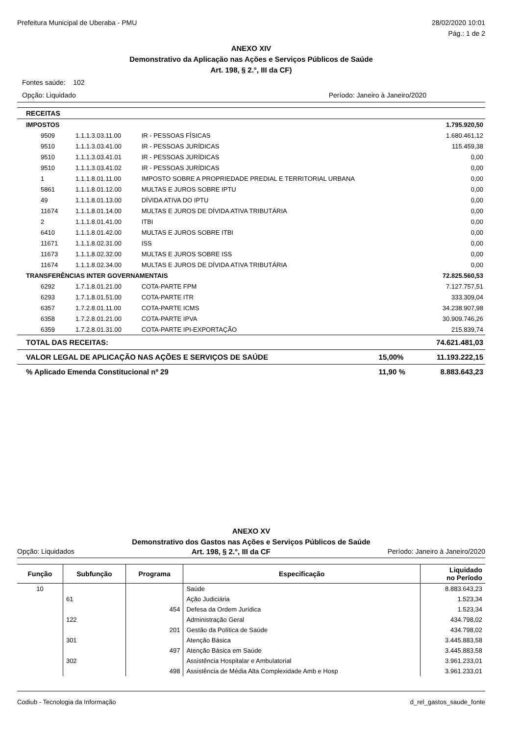Prefeitura Municipal de Uberaba - PMU 28/02/2020 10:01
Pág.: 1 de 2
ANEXO XIV
Demonstrativo da Aplicação nas Ações e Serviços Públicos de Saúde
Art. 198, § 2.°, III da CF)
Fontes saúde: 102
Opção: Liquidado Período: Janeiro à Janeiro/2020
| RECEITAS | | | |
| IMPOSTOS | | | 1.795.920,50 |
| 9509 | 1.1.1.3.03.11.00 | IR - PESSOAS FÍSICAS | 1.680.461,12 |
| 9510 | 1.1.1.3.03.41.00 | IR - PESSOAS JURÍDICAS | 115.459,38 |
| 9510 | 1.1.1.3.03.41.01 | IR - PESSOAS JURÍDICAS | 0,00 |
| 9510 | 1.1.1.3.03.41.02 | IR - PESSOAS JURÍDICAS | 0,00 |
| 1 | 1.1.1.8.01.11.00 | IMPOSTO SOBRE A PROPRIEDADE PREDIAL E TERRITORIAL URBANA | 0,00 |
| 5861 | 1.1.1.8.01.12.00 | MULTAS E JUROS SOBRE IPTU | 0,00 |
| 49 | 1.1.1.8.01.13.00 | DÍVIDA ATIVA DO IPTU | 0,00 |
| 11674 | 1.1.1.8.01.14.00 | MULTAS E JUROS DE DÍVIDA ATIVA TRIBUTÁRIA | 0,00 |
| 2 | 1.1.1.8.01.41.00 | ITBI | 0,00 |
| 6410 | 1.1.1.8.01.42.00 | MULTAS E JUROS SOBRE ITBI | 0,00 |
| 11671 | 1.1.1.8.02.31.00 | ISS | 0,00 |
| 11673 | 1.1.1.8.02.32.00 | MULTAS E JUROS SOBRE ISS | 0,00 |
| 11674 | 1.1.1.8.02.34.00 | MULTAS E JUROS DE DÍVIDA ATIVA TRIBUTÁRIA | 0,00 |
| TRANSFERÊNCIAS INTER GOVERNAMENTAIS | | | 72.825.560,53 |
| 6292 | 1.7.1.8.01.21.00 | COTA-PARTE FPM | 7.127.757,51 |
| 6293 | 1.7.1.8.01.51.00 | COTA-PARTE ITR | 333.309,04 |
| 6357 | 1.7.2.8.01.11.00 | COTA-PARTE ICMS | 34.238.907,98 |
| 6358 | 1.7.2.8.01.21.00 | COTA-PARTE IPVA | 30.909.746,26 |
| 6359 | 1.7.2.8.01.31.00 | COTA-PARTE IPI-EXPORTAÇÃO | 215.839,74 |
| TOTAL DAS RECEITAS: | | 74.621.481,03 |
| VALOR LEGAL DE APLICAÇÃO NAS AÇÕES E SERVIÇOS DE SAÚDE | 15,00% | 11.193.222,15 |
| % Aplicado Emenda Constitucional nº 29 | 11,90 % | 8.883.643,23 |
ANEXO XV
Demonstrativo dos Gastos nas Ações e Serviços Públicos de Saúde
Opção: Liquidados Art. 198, § 2.°, III da CF Período: Janeiro à Janeiro/2020
| Função | Subfunção | Programa | Especificação | Liquidado no Período |
| --- | --- | --- | --- | --- |
| 10 | | | Saúde | 8.883.643,23 |
| | 61 | | Ação Judiciária | 1.523,34 |
| | | 454 | Defesa da Ordem Jurídica | 1.523,34 |
| | 122 | | Administração Geral | 434.798,02 |
| | | 201 | Gestão da Política de Saúde | 434.798,02 |
| | 301 | | Atenção Básica | 3.445.883,58 |
| | | 497 | Atenção Básica em Saúde | 3.445.883,58 |
| | 302 | | Assistência Hospitalar e Ambulatorial | 3.961.233,01 |
| | | 498 | Assistência de Média Alta Complexidade Amb e Hosp | 3.961.233,01 |
Codiub - Tecnologia da Informação d_rel_gastos_saude_fonte